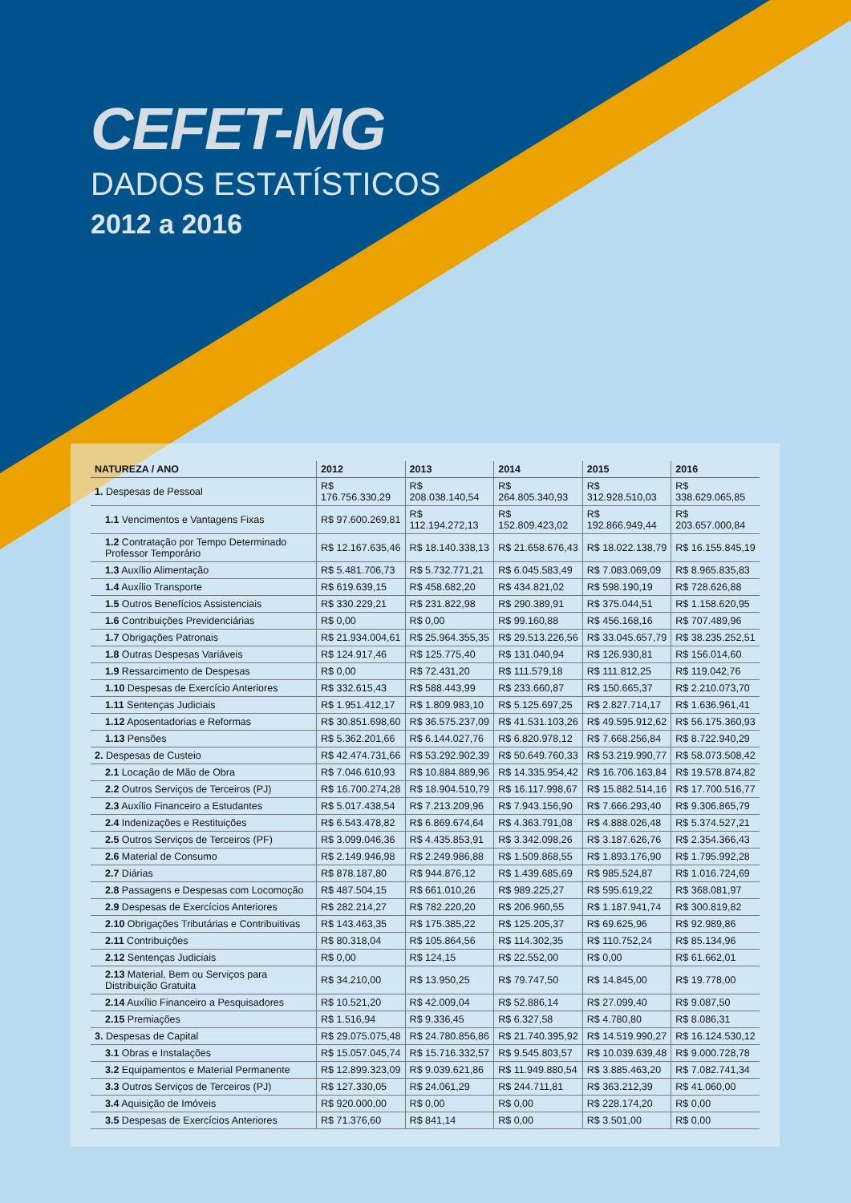CEFET-MG
DADOS ESTATÍSTICOS
2012 a 2016
| NATUREZA / ANO | 2012 | 2013 | 2014 | 2015 | 2016 |
| --- | --- | --- | --- | --- | --- |
| 1. Despesas de Pessoal | R$ 176.756.330,29 | R$ 208.038.140,54 | R$ 264.805.340,93 | R$ 312.928.510,03 | R$ 338.629.065,85 |
| 1.1 Vencimentos e Vantagens Fixas | R$ 97.600.269,81 | R$ 112.194.272,13 | R$ 152.809.423,02 | R$ 192.866.949,44 | R$ 203.657.000,84 |
| 1.2 Contratação por Tempo Determinado Professor Temporário | R$ 12.167.635,46 | R$ 18.140.338,13 | R$ 21.658.676,43 | R$ 18.022.138,79 | R$ 16.155.845,19 |
| 1.3 Auxílio Alimentação | R$ 5.481.706,73 | R$ 5.732.771,21 | R$ 6.045.583,49 | R$ 7.083.069,09 | R$ 8.965.835,83 |
| 1.4 Auxílio Transporte | R$ 619.639,15 | R$ 458.682,20 | R$ 434.821,02 | R$ 598.190,19 | R$ 728.626,88 |
| 1.5 Outros Benefícios Assistenciais | R$ 330.229,21 | R$ 231.822,98 | R$ 290.389,91 | R$ 375.044,51 | R$ 1.158.620,95 |
| 1.6 Contribuições Previdenciárias | R$ 0,00 | R$ 0,00 | R$ 99.160,88 | R$ 456.168,16 | R$ 707.489,96 |
| 1.7 Obrigações Patronais | R$ 21.934.004,61 | R$ 25.964.355,35 | R$ 29.513.226,56 | R$ 33.045.657,79 | R$ 38.235.252,51 |
| 1.8 Outras Despesas Variáveis | R$ 124.917,46 | R$ 125.775,40 | R$ 131.040,94 | R$ 126.930,81 | R$ 156.014,60 |
| 1.9 Ressarcimento de Despesas | R$ 0,00 | R$ 72.431,20 | R$ 111.579,18 | R$ 111.812,25 | R$ 119.042,76 |
| 1.10 Despesas de Exercício Anteriores | R$ 332.615,43 | R$ 588.443,99 | R$ 233.660,87 | R$ 150.665,37 | R$ 2.210.073,70 |
| 1.11 Sentenças Judiciais | R$ 1.951.412,17 | R$ 1.809.983,10 | R$ 5.125.697,25 | R$ 2.827.714,17 | R$ 1.636.961,41 |
| 1.12 Aposentadorias e Reformas | R$ 30.851.698,60 | R$ 36.575.237,09 | R$ 41.531.103,26 | R$ 49.595.912,62 | R$ 56.175.360,93 |
| 1.13 Pensões | R$ 5.362.201,66 | R$ 6.144.027,76 | R$ 6.820.978,12 | R$ 7.668.256,84 | R$ 8.722.940,29 |
| 2. Despesas de Custeio | R$ 42.474.731,66 | R$ 53.292.902,39 | R$ 50.649.760,33 | R$ 53.219.990,77 | R$ 58.073.508,42 |
| 2.1 Locação de Mão de Obra | R$ 7.046.610,93 | R$ 10.884.889,96 | R$ 14.335.954,42 | R$ 16.706.163,84 | R$ 19.578.874,82 |
| 2.2 Outros Serviços de Terceiros (PJ) | R$ 16.700.274,28 | R$ 18.904.510,79 | R$ 16.117.998,67 | R$ 15.882.514,16 | R$ 17.700.516,77 |
| 2.3 Auxílio Financeiro a Estudantes | R$ 5.017.438,54 | R$ 7.213.209,96 | R$ 7.943.156,90 | R$ 7.666.293,40 | R$ 9.306.865,79 |
| 2.4 Indenizações e Restituições | R$ 6.543.478,82 | R$ 6.869.674,64 | R$ 4.363.791,08 | R$ 4.888.026,48 | R$ 5.374.527,21 |
| 2.5 Outros Serviços de Terceiros (PF) | R$ 3.099.046,36 | R$ 4.435.853,91 | R$ 3.342.098,26 | R$ 3.187.626,76 | R$ 2.354.366,43 |
| 2.6 Material de Consumo | R$ 2.149.946,98 | R$ 2.249.986,88 | R$ 1.509.868,55 | R$ 1.893.176,90 | R$ 1.795.992,28 |
| 2.7 Diárias | R$ 878.187,80 | R$ 944.876,12 | R$ 1.439.685,69 | R$ 985.524,87 | R$ 1.016.724,69 |
| 2.8 Passagens e Despesas com Locomoção | R$ 487.504,15 | R$ 661.010,26 | R$ 989.225,27 | R$ 595.619,22 | R$ 368.081,97 |
| 2.9 Despesas de Exercícios Anteriores | R$ 282.214,27 | R$ 782.220,20 | R$ 206.960,55 | R$ 1.187.941,74 | R$ 300.819,82 |
| 2.10 Obrigações Tributárias e Contribuitivas | R$ 143.463,35 | R$ 175.385,22 | R$ 125.205,37 | R$ 69.625,96 | R$ 92.989,86 |
| 2.11 Contribuições | R$ 80.318,04 | R$ 105.864,56 | R$ 114.302,35 | R$ 110.752,24 | R$ 85.134,96 |
| 2.12 Sentenças Judiciais | R$ 0,00 | R$ 124,15 | R$ 22.552,00 | R$ 0,00 | R$ 61.662,01 |
| 2.13 Material, Bem ou Serviços para Distribuição Gratuita | R$ 34.210,00 | R$ 13.950,25 | R$ 79.747,50 | R$ 14.845,00 | R$ 19.778,00 |
| 2.14 Auxílio Financeiro a Pesquisadores | R$ 10.521,20 | R$ 42.009,04 | R$ 52.886,14 | R$ 27.099,40 | R$ 9.087,50 |
| 2.15 Premiações | R$ 1.516,94 | R$ 9.336,45 | R$ 6.327,58 | R$ 4.780,80 | R$ 8.086,31 |
| 3. Despesas de Capital | R$ 29.075.075,48 | R$ 24.780.856,86 | R$ 21.740.395,92 | R$ 14.519.990,27 | R$ 16.124.530,12 |
| 3.1 Obras e Instalações | R$ 15.057.045,74 | R$ 15.716.332,57 | R$ 9.545.803,57 | R$ 10.039.639,48 | R$ 9.000.728,78 |
| 3.2 Equipamentos e Material Permanente | R$ 12.899.323,09 | R$ 9.039.621,86 | R$ 11.949.880,54 | R$ 3.885.463,20 | R$ 7.082.741,34 |
| 3.3 Outros Serviços de Terceiros (PJ) | R$ 127.330,05 | R$ 24.061,29 | R$ 244.711,81 | R$ 363.212,39 | R$ 41.060,00 |
| 3.4 Aquisição de Imóveis | R$ 920.000,00 | R$ 0,00 | R$ 0,00 | R$ 228.174,20 | R$ 0,00 |
| 3.5 Despesas de Exercícios Anteriores | R$ 71.376,60 | R$ 841,14 | R$ 0,00 | R$ 3.501,00 | R$ 0,00 |